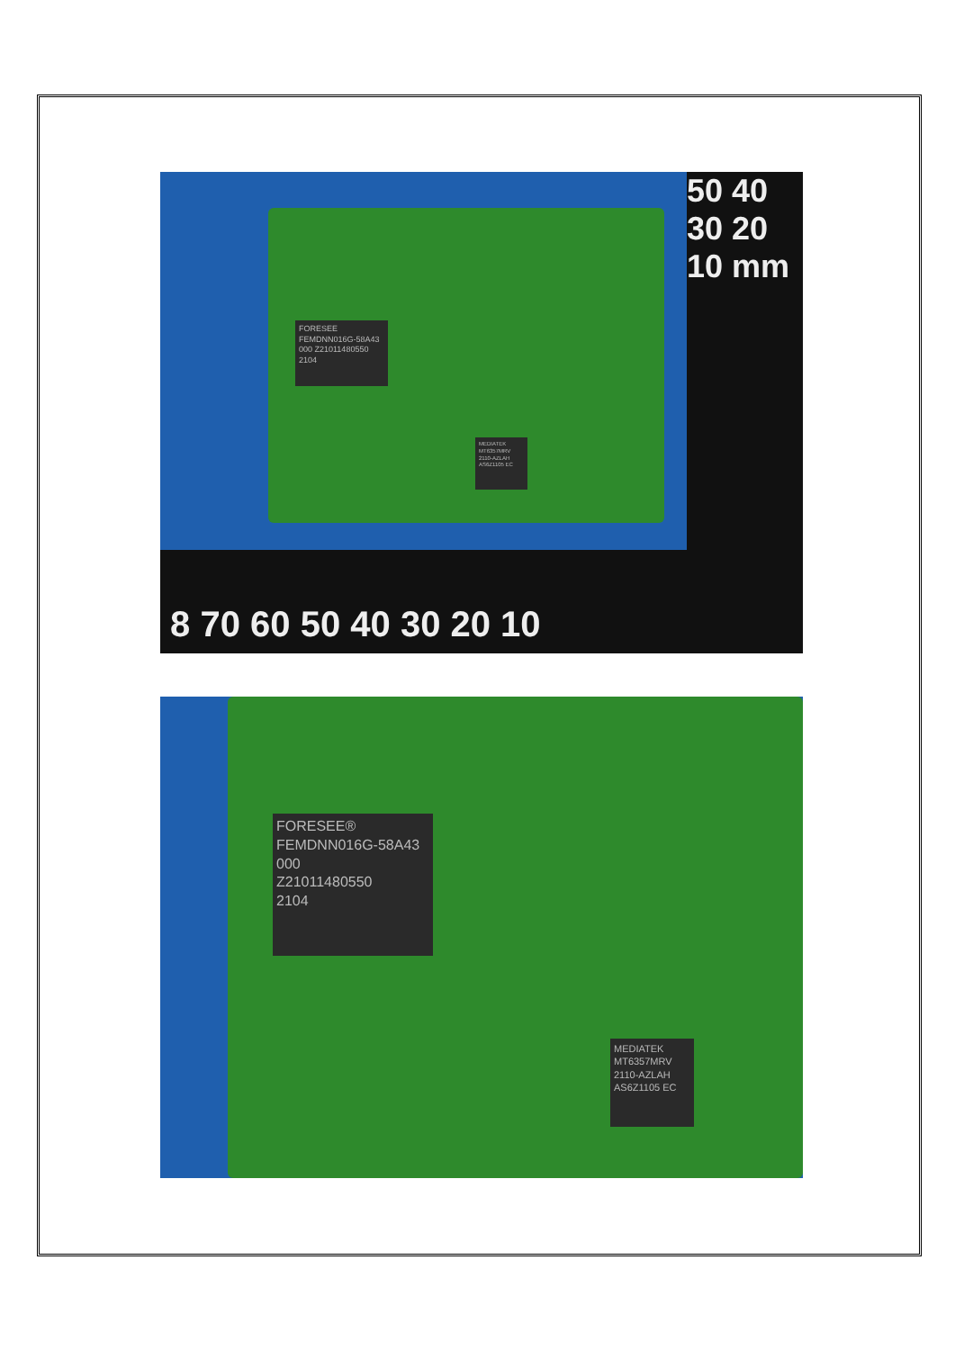FORESEE FEMDNN016G-58A43 000 Z21011480550 2104
MEDIATEK MT6357MRV 2110-AZLAH AS6Z1105 EC
8 70 60 50 40 30 20 10
50 40 30 20 10 mm
FORESEE®
FEMDNN016G-58A43
000
Z21011480550
2104
MEDIATEK MT6357MRV 2110-AZLAH AS6Z1105 EC